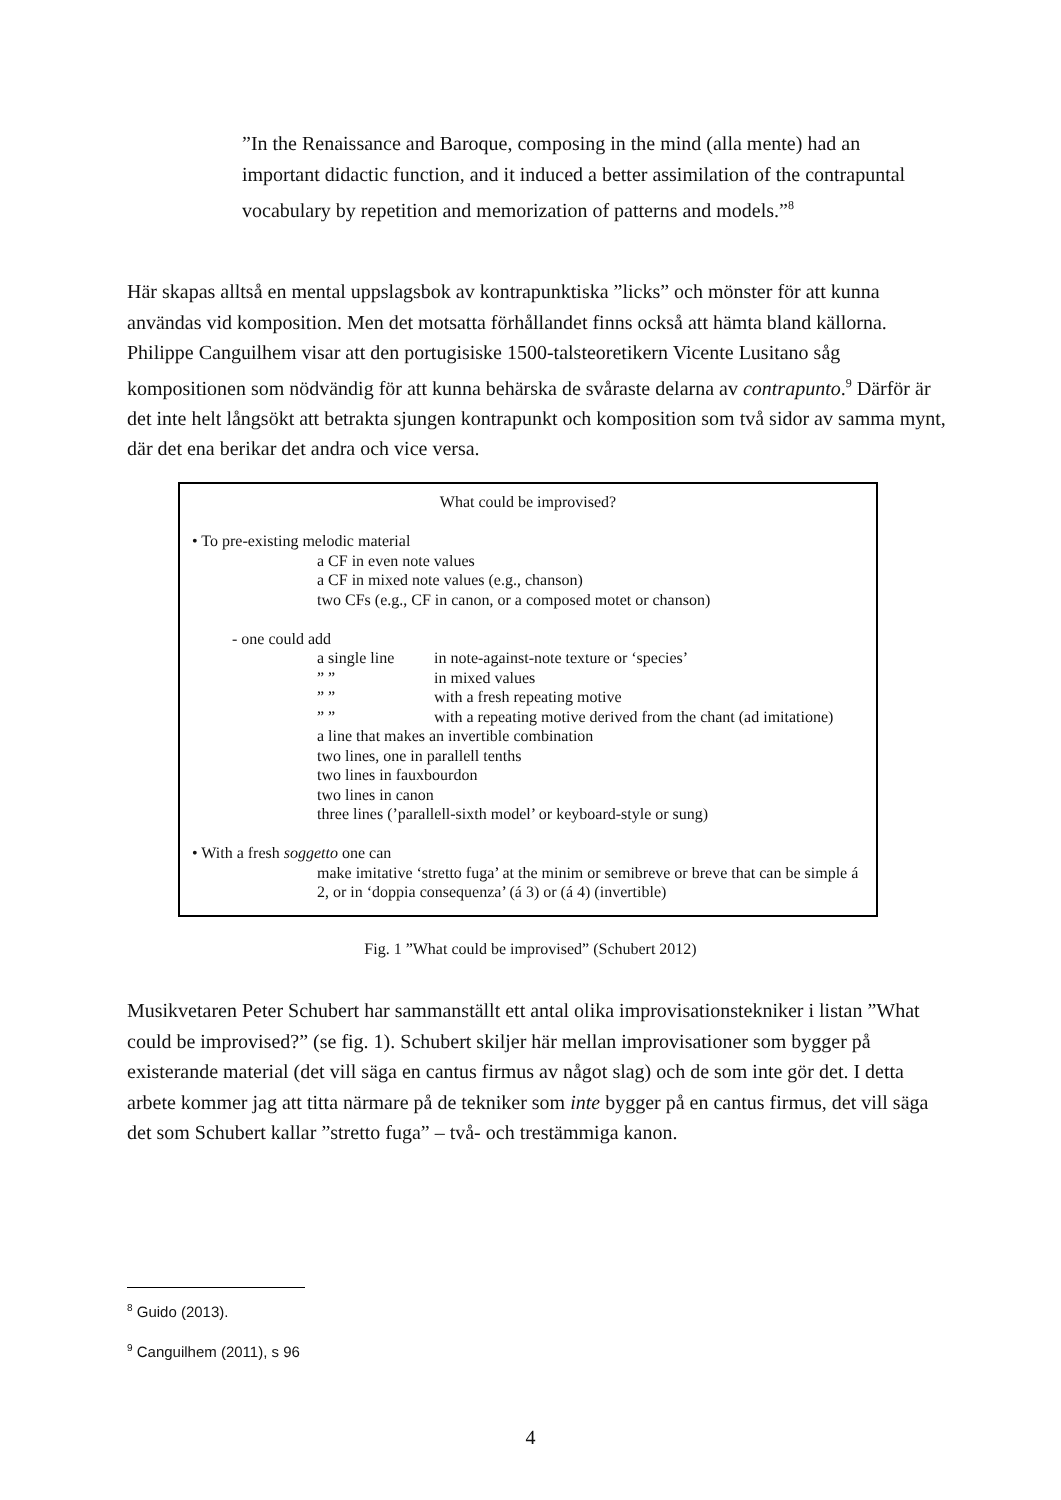”In the Renaissance and Baroque, composing in the mind (alla mente) had an important didactic function, and it induced a better assimilation of the contrapuntal vocabulary by repetition and memorization of patterns and models.”<sup>8</sup>
Här skapas alltså en mental uppslagsbok av kontrapunktiska ”licks” och mönster för att kunna användas vid komposition. Men det motsatta förhållandet finns också att hämta bland källorna. Philippe Canguilhem visar att den portugisiske 1500-talsteoretikern Vicente Lusitano såg kompositionen som nödvändig för att kunna behärska de svåraste delarna av contrapunto.<sup>9</sup> Därför är det inte helt långsökt att betrakta sjungen kontrapunkt och komposition som två sidor av samma mynt, där det ena berikar det andra och vice versa.
What could be improvised?
• To pre-existing melodic material
a CF in even note values
a CF in mixed note values (e.g., chanson)
two CFs (e.g., CF in canon, or a composed motet or chanson)
- one could add
a single line in note-against-note texture or ‘species’
” ” in mixed values
” ” with a fresh repeating motive
” ” with a repeating motive derived from the chant (ad imitatione)
a line that makes an invertible combination
two lines, one in parallell tenths
two lines in fauxbourdon
two lines in canon
three lines (’parallell-sixth model’ or keyboard-style or sung)
• With a fresh soggetto one can
make imitative ‘stretto fuga’ at the minim or semibreve or breve that can be simple á 2, or in ‘doppia consequenza’ (á 3) or (á 4) (invertible)
Fig. 1 ”What could be improvised” (Schubert 2012)
Musikvetaren Peter Schubert har sammanställt ett antal olika improvisationstekniker i listan ”What could be improvised?” (se fig. 1). Schubert skiljer här mellan improvisationer som bygger på existerande material (det vill säga en cantus firmus av något slag) och de som inte gör det. I detta arbete kommer jag att titta närmare på de tekniker som inte bygger på en cantus firmus, det vill säga det som Schubert kallar ”stretto fuga” – två- och trestämmiga kanon.
<sup>8</sup> Guido (2013).
<sup>9</sup> Canguilhem (2011), s 96
4